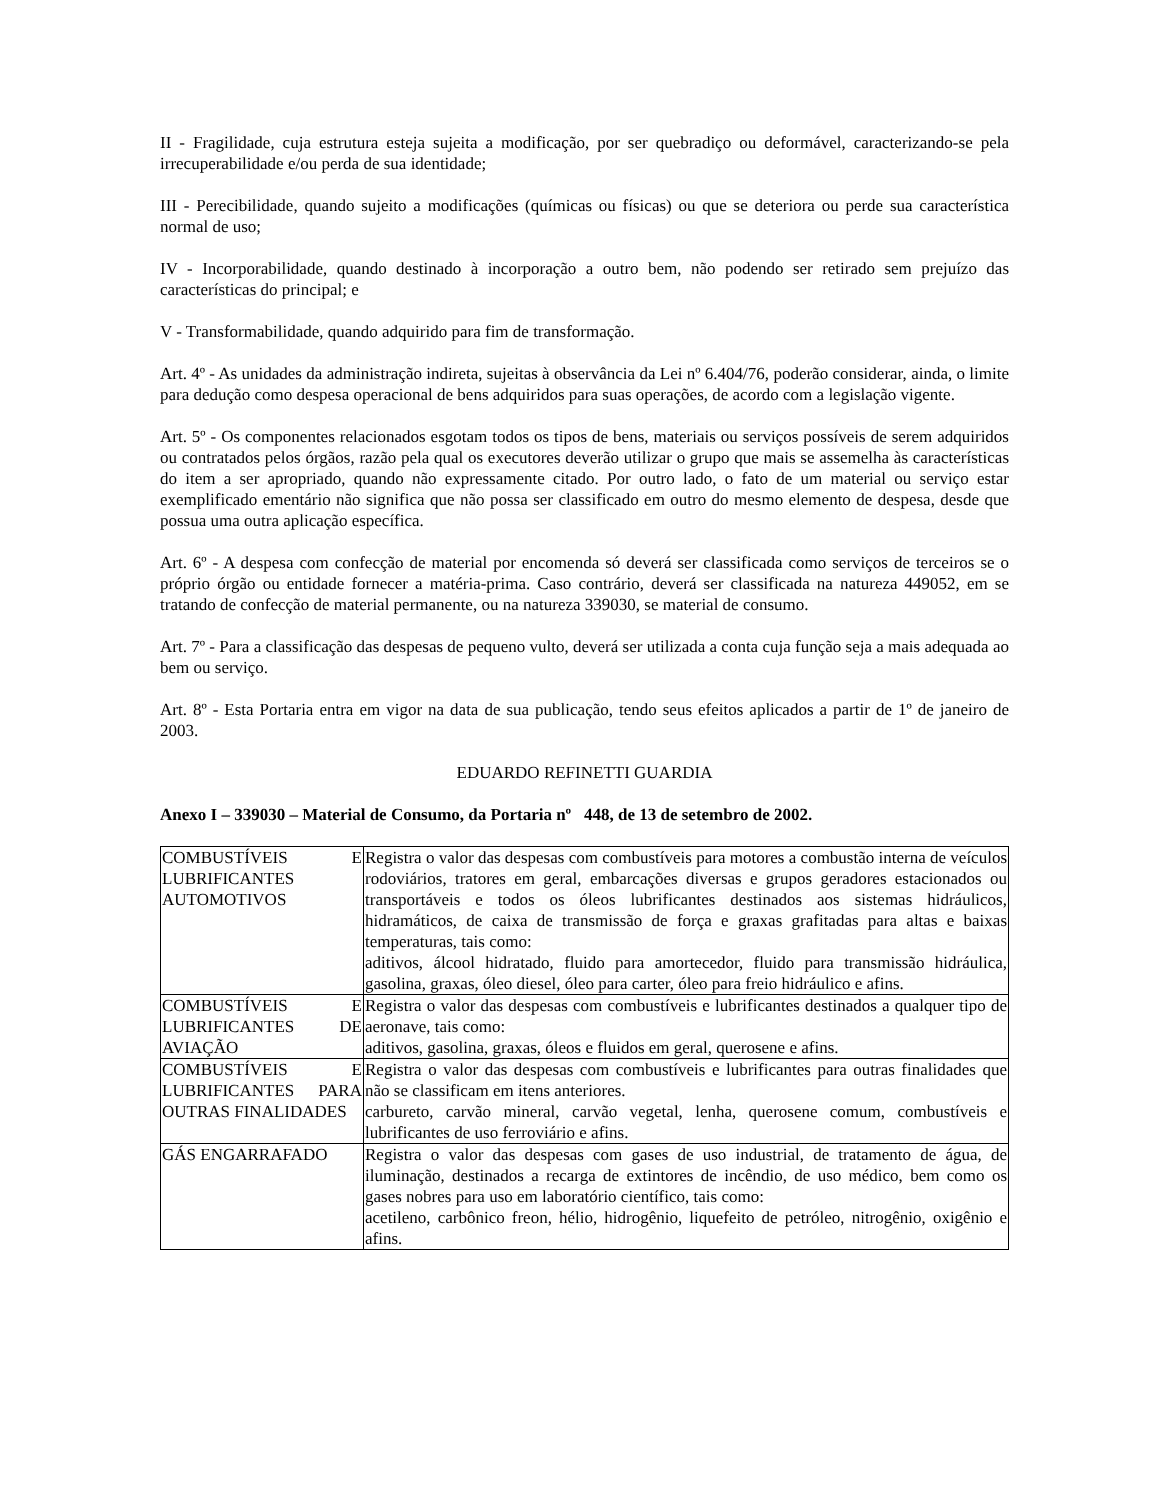II - Fragilidade, cuja estrutura esteja sujeita a modificação, por ser quebradiço ou deformável, caracterizando-se pela irrecuperabilidade e/ou perda de sua identidade;
III - Perecibilidade, quando sujeito a modificações (químicas ou físicas) ou que se deteriora ou perde sua característica normal de uso;
IV - Incorporabilidade, quando destinado à incorporação a outro bem, não podendo ser retirado sem prejuízo das características do principal; e
V - Transformabilidade, quando adquirido para fim de transformação.
Art. 4º - As unidades da administração indireta, sujeitas à observância da Lei nº 6.404/76, poderão considerar, ainda, o limite para dedução como despesa operacional de bens adquiridos para suas operações, de acordo com a legislação vigente.
Art. 5º - Os componentes relacionados esgotam todos os tipos de bens, materiais ou serviços possíveis de serem adquiridos ou contratados pelos órgãos, razão pela qual os executores deverão utilizar o grupo que mais se assemelha às características do item a ser apropriado, quando não expressamente citado. Por outro lado, o fato de um material ou serviço estar exemplificado ementário não significa que não possa ser classificado em outro do mesmo elemento de despesa, desde que possua uma outra aplicação específica.
Art. 6º - A despesa com confecção de material por encomenda só deverá ser classificada como serviços de terceiros se o próprio órgão ou entidade fornecer a matéria-prima. Caso contrário, deverá ser classificada na natureza 449052, em se tratando de confecção de material permanente, ou na natureza 339030, se material de consumo.
Art. 7º - Para a classificação das despesas de pequeno vulto, deverá ser utilizada a conta cuja função seja a mais adequada ao bem ou serviço.
Art. 8º - Esta Portaria entra em vigor na data de sua publicação, tendo seus efeitos aplicados a partir de 1º de janeiro de 2003.
EDUARDO REFINETTI GUARDIA
Anexo I – 339030 – Material de Consumo, da Portaria nº 448, de 13 de setembro de 2002.
| COMBUSTÍVEIS E LUBRIFICANTES AUTOMOTIVOS | Registra o valor das despesas com combustíveis para motores a combustão interna de veículos rodoviários, tratores em geral, embarcações diversas e grupos geradores estacionados ou transportáveis e todos os óleos lubrificantes destinados aos sistemas hidráulicos, hidramáticos, de caixa de transmissão de força e graxas grafitadas para altas e baixas temperaturas, tais como: aditivos, álcool hidratado, fluido para amortecedor, fluido para transmissão hidráulica, gasolina, graxas, óleo diesel, óleo para carter, óleo para freio hidráulico e afins. |
| COMBUSTÍVEIS E LUBRIFICANTES DE AVIAÇÃO | Registra o valor das despesas com combustíveis e lubrificantes destinados a qualquer tipo de aeronave, tais como: aditivos, gasolina, graxas, óleos e fluidos em geral, querosene e afins. |
| COMBUSTÍVEIS E LUBRIFICANTES PARA OUTRAS FINALIDADES | Registra o valor das despesas com combustíveis e lubrificantes para outras finalidades que não se classificam em itens anteriores. carbureto, carvão mineral, carvão vegetal, lenha, querosene comum, combustíveis e lubrificantes de uso ferroviário e afins. |
| GÁS ENGARRAFADO | Registra o valor das despesas com gases de uso industrial, de tratamento de água, de iluminação, destinados a recarga de extintores de incêndio, de uso médico, bem como os gases nobres para uso em laboratório científico, tais como: acetileno, carbônico freon, hélio, hidrogênio, liquefeito de petróleo, nitrogênio, oxigênio e afins. |